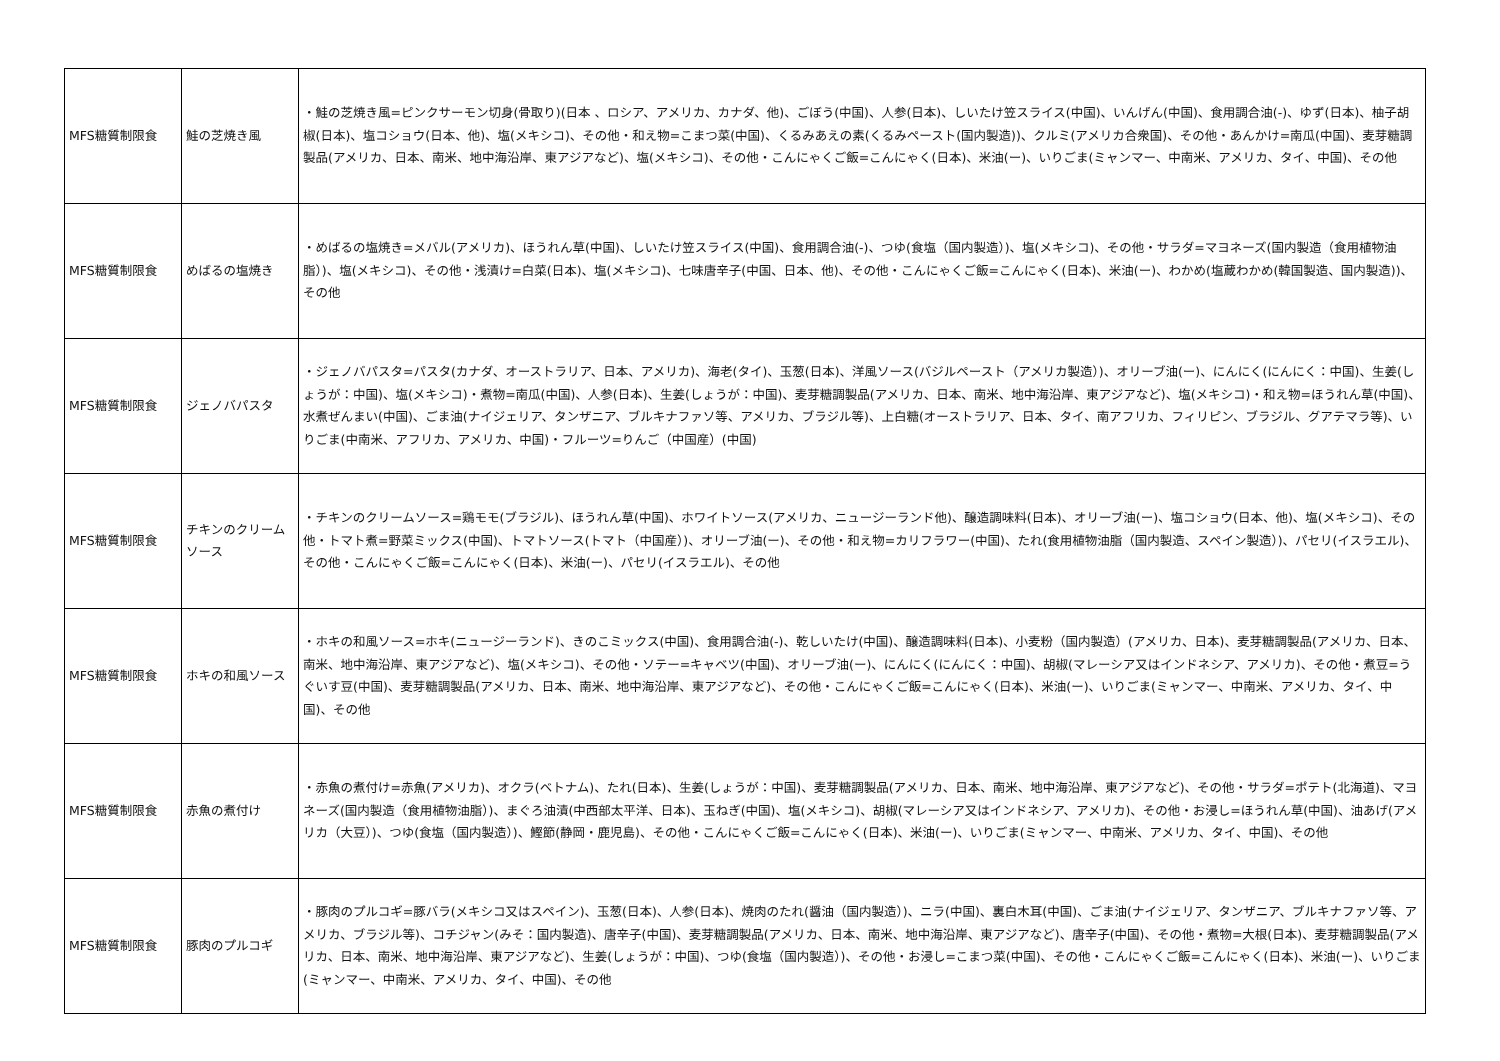| MFS糖質制限食 | 鮭の芝焼き風 | ・鮭の芝焼き風=ピンクサーモン切身(骨取り)(日本 、ロシア、アメリカ、カナダ、他)、ごぼう(中国)、人参(日本)、しいたけ笠スライス(中国)、いんげん(中国)、食用調合油(-)、ゆず(日本)、柚子胡椒(日本)、塩コショウ(日本、他)、塩(メキシコ)、その他・和え物=こまつ菜(中国)、くるみあえの素(くるみペースト(国内製造))、クルミ(アメリカ合衆国)、その他・あんかけ=南瓜(中国)、麦芽糖調製品(アメリカ、日本、南米、地中海沿岸、東アジアなど)、塩(メキシコ)、その他・こんにゃくご飯=こんにゃく(日本)、米油(ー)、いりごま(ミャンマー、中南米、アメリカ、タイ、中国)、その他 |
| MFS糖質制限食 | めばるの塩焼き | ・めばるの塩焼き=メバル(アメリカ)、ほうれん草(中国)、しいたけ笠スライス(中国)、食用調合油(-)、つゆ(食塩（国内製造）)、塩(メキシコ)、その他・サラダ=マヨネーズ(国内製造（食用植物油脂）)、塩(メキシコ)、その他・浅漬け=白菜(日本)、塩(メキシコ)、七味唐辛子(中国、日本、他)、その他・こんにゃくご飯=こんにゃく(日本)、米油(ー)、わかめ(塩蔵わかめ(韓国製造、国内製造))、その他 |
| MFS糖質制限食 | ジェノバパスタ | ・ジェノバパスタ=パスタ(カナダ、オーストラリア、日本、アメリカ)、海老(タイ)、玉葱(日本)、洋風ソース(バジルペースト（アメリカ製造）)、オリーブ油(ー)、にんにく(にんにく：中国)、生姜(しょうが：中国)、塩(メキシコ)・煮物=南瓜(中国)、人参(日本)、生姜(しょうが：中国)、麦芽糖調製品(アメリカ、日本、南米、地中海沿岸、東アジアなど)、塩(メキシコ)・和え物=ほうれん草(中国)、水煮ぜんまい(中国)、ごま油(ナイジェリア、タンザニア、ブルキナファソ等、アメリカ、ブラジル等)、上白糖(オーストラリア、日本、タイ、南アフリカ、フィリピン、ブラジル、グアテマラ等)、いりごま(中南米、アフリカ、アメリカ、中国)・フルーツ=りんご（中国産）(中国) |
| MFS糖質制限食 | チキンのクリームソース | ・チキンのクリームソース=鶏モモ(ブラジル)、ほうれん草(中国)、ホワイトソース(アメリカ、ニュージーランド他)、醸造調味料(日本)、オリーブ油(ー)、塩コショウ(日本、他)、塩(メキシコ)、その他・トマト煮=野菜ミックス(中国)、トマトソース(トマト（中国産）)、オリーブ油(ー)、その他・和え物=カリフラワー(中国)、たれ(食用植物油脂（国内製造、スペイン製造）)、パセリ(イスラエル)、その他・こんにゃくご飯=こんにゃく(日本)、米油(ー)、パセリ(イスラエル)、その他 |
| MFS糖質制限食 | ホキの和風ソース | ・ホキの和風ソース=ホキ(ニュージーランド)、きのこミックス(中国)、食用調合油(-)、乾しいたけ(中国)、醸造調味料(日本)、小麦粉（国内製造）(アメリカ、日本)、麦芽糖調製品(アメリカ、日本、南米、地中海沿岸、東アジアなど)、塩(メキシコ)、その他・ソテー=キャベツ(中国)、オリーブ油(ー)、にんにく(にんにく：中国)、胡椒(マレーシア又はインドネシア、アメリカ)、その他・煮豆=うぐいす豆(中国)、麦芽糖調製品(アメリカ、日本、南米、地中海沿岸、東アジアなど)、その他・こんにゃくご飯=こんにゃく(日本)、米油(ー)、いりごま(ミャンマー、中南米、アメリカ、タイ、中国)、その他 |
| MFS糖質制限食 | 赤魚の煮付け | ・赤魚の煮付け=赤魚(アメリカ)、オクラ(ベトナム)、たれ(日本)、生姜(しょうが：中国)、麦芽糖調製品(アメリカ、日本、南米、地中海沿岸、東アジアなど)、その他・サラダ=ポテト(北海道)、マヨネーズ(国内製造（食用植物油脂）)、まぐろ油漬(中西部太平洋、日本)、玉ねぎ(中国)、塩(メキシコ)、胡椒(マレーシア又はインドネシア、アメリカ)、その他・お浸し=ほうれん草(中国)、油あげ(アメリカ（大豆）)、つゆ(食塩（国内製造）)、鰹節(静岡・鹿児島)、その他・こんにゃくご飯=こんにゃく(日本)、米油(ー)、いりごま(ミャンマー、中南米、アメリカ、タイ、中国)、その他 |
| MFS糖質制限食 | 豚肉のプルコギ | ・豚肉のプルコギ=豚バラ(メキシコ又はスペイン)、玉葱(日本)、人参(日本)、焼肉のたれ(醤油（国内製造）)、ニラ(中国)、裏白木耳(中国)、ごま油(ナイジェリア、タンザニア、ブルキナファソ等、アメリカ、ブラジル等)、コチジャン(みそ：国内製造)、唐辛子(中国)、麦芽糖調製品(アメリカ、日本、南米、地中海沿岸、東アジアなど)、唐辛子(中国)、その他・煮物=大根(日本)、麦芽糖調製品(アメリカ、日本、南米、地中海沿岸、東アジアなど)、生姜(しょうが：中国)、つゆ(食塩（国内製造）)、その他・お浸し=こまつ菜(中国)、その他・こんにゃくご飯=こんにゃく(日本)、米油(ー)、いりごま(ミャンマー、中南米、アメリカ、タイ、中国)、その他 |